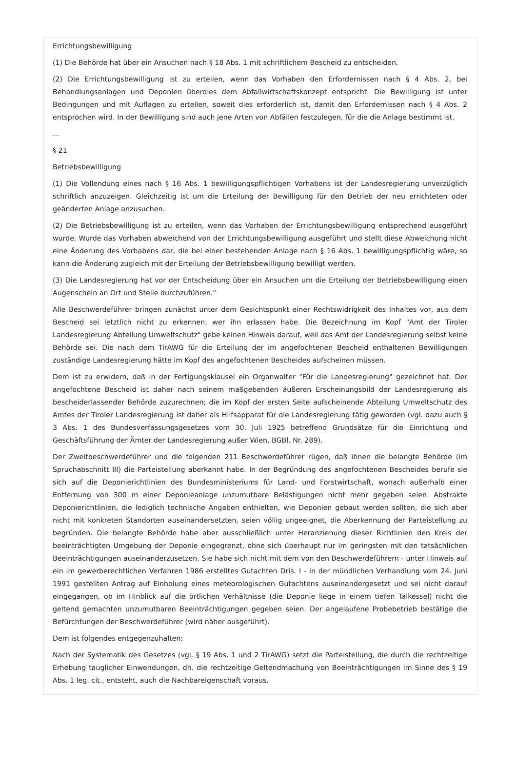Errichtungsbewilligung
(1) Die Behörde hat über ein Ansuchen nach § 18 Abs. 1 mit schriftlichem Bescheid zu entscheiden.
(2) Die Errichtungsbewilligung ist zu erteilen, wenn das Vorhaben den Erfordernissen nach § 4 Abs. 2, bei Behandlungsanlagen und Deponien überdies dem Abfallwirtschaftskonzept entspricht. Die Bewilligung ist unter Bedingungen und mit Auflagen zu erteilen, soweit dies erforderlich ist, damit den Erfordernissen nach § 4 Abs. 2 entsprochen wird. In der Bewilligung sind auch jene Arten von Abfällen festzulegen, für die die Anlage bestimmt ist.
...
§ 21
Betriebsbewilligung
(1) Die Vollendung eines nach § 16 Abs. 1 bewilligungspflichtigen Vorhabens ist der Landesregierung unverzüglich schriftlich anzuzeigen. Gleichzeitig ist um die Erteilung der Bewilligung für den Betrieb der neu errichteten oder geänderten Anlage anzusuchen.
(2) Die Betriebsbewilligung ist zu erteilen, wenn das Vorhaben der Errichtungsbewilligung entsprechend ausgeführt wurde. Wurde das Vorhaben abweichend von der Errichtungsbewilligung ausgeführt und stellt diese Abweichung nicht eine Änderung des Vorhabens dar, die bei einer bestehenden Anlage nach § 16 Abs. 1 bewilligungspflichtig wäre, so kann die Änderung zugleich mit der Erteilung der Betriebsbewilligung bewilligt werden.
(3) Die Landesregierung hat vor der Entscheidung über ein Ansuchen um die Erteilung der Betriebsbewilligung einen Augenschein an Ort und Stelle durchzuführen."
Alle Beschwerdeführer bringen zunächst unter dem Gesichtspunkt einer Rechtswidrigkeit des Inhaltes vor, aus dem Bescheid sei letztlich nicht zu erkennen, wer ihn erlassen habe. Die Bezeichnung im Kopf "Amt der Tiroler Landesregierung Abteilung Umweltschutz" gebe keinen Hinweis darauf, weil das Amt der Landesregierung selbst keine Behörde sei. Die nach dem TirAWG für die Erteilung der im angefochtenen Bescheid enthaltenen Bewilligungen zuständige Landesregierung hätte im Kopf des angefochtenen Bescheides aufscheinen müssen.
Dem ist zu erwidern, daß in der Fertigungsklausel ein Organwalter "Für die Landesregierung" gezeichnet hat. Der angefochtene Bescheid ist daher nach seinem maßgebenden äußeren Erscheinungsbild der Landesregierung als bescheiderlassender Behörde zuzurechnen; die im Kopf der ersten Seite aufscheinende Abteilung Umweltschutz des Amtes der Tiroler Landesregierung ist daher als Hilfsapparat für die Landesregierung tätig geworden (vgl. dazu auch § 3 Abs. 1 des Bundesverfassungsgesetzes vom 30. Juli 1925 betreffend Grundsätze für die Einrichtung und Geschäftsführung der Ämter der Landesregierung außer Wien, BGBl. Nr. 289).
Der Zweitbeschwerdeführer und die folgenden 211 Beschwerdeführer rügen, daß ihnen die belangte Behörde (im Spruchabschnitt III) die Parteistellung aberkannt habe. In der Begründung des angefochtenen Bescheides berufe sie sich auf die Deponierichtlinien des Bundesministeriums für Land- und Forstwirtschaft, wonach außerhalb einer Entfernung von 300 m einer Deponieanlage unzumutbare Belästigungen nicht mehr gegeben seien. Abstrakte Deponierichtlinien, die lediglich technische Angaben enthielten, wie Deponien gebaut werden sollten, die sich aber nicht mit konkreten Standorten auseinandersetzten, seien völlig ungeeignet, die Aberkennung der Parteistellung zu begründen. Die belangte Behörde habe aber ausschließlich unter Heranziehung dieser Richtlinien den Kreis der beeinträchtigten Umgebung der Deponie eingegrenzt, ohne sich überhaupt nur im geringsten mit den tatsächlichen Beeinträchtigungen auseinanderzusetzen. Sie habe sich nicht mit dem von den Beschwerdeführern - unter Hinweis auf ein im gewerberechtlichen Verfahren 1986 erstelltes Gutachten Dris. I - in der mündlichen Verhandlung vom 24. Juni 1991 gestellten Antrag auf Einholung eines meteorologischen Gutachtens auseinandergesetzt und sei nicht darauf eingegangen, ob im Hinblick auf die örtlichen Verhältnisse (die Deponie liege in einem tiefen Talkessel) nicht die geltend gemachten unzumutbaren Beeinträchtigungen gegeben seien. Der angelaufene Probebetrieb bestätige die Befürchtungen der Beschwerdeführer (wird näher ausgeführt).
Dem ist folgendes entgegenzuhalten:
Nach der Systematik des Gesetzes (vgl. § 19 Abs. 1 und 2 TirAWG) setzt die Parteistellung, die durch die rechtzeitige Erhebung tauglicher Einwendungen, dh. die rechtzeitige Geltendmachung von Beeinträchtigungen im Sinne des § 19 Abs. 1 leg. cit., entsteht, auch die Nachbareigenschaft voraus.